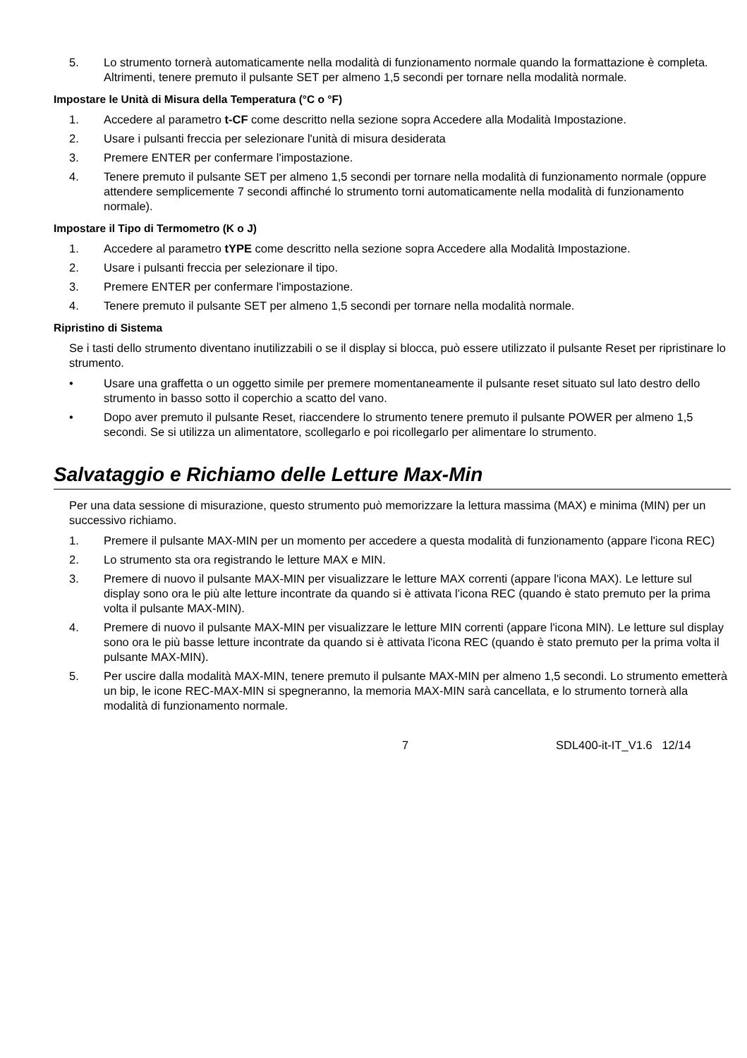5. Lo strumento tornerà automaticamente nella modalità di funzionamento normale quando la formattazione è completa. Altrimenti, tenere premuto il pulsante SET per almeno 1,5 secondi per tornare nella modalità normale.
Impostare le Unità di Misura della Temperatura (°C o °F)
1. Accedere al parametro t-CF come descritto nella sezione sopra Accedere alla Modalità Impostazione.
2. Usare i pulsanti freccia per selezionare l'unità di misura desiderata
3. Premere ENTER per confermare l'impostazione.
4. Tenere premuto il pulsante SET per almeno 1,5 secondi per tornare nella modalità di funzionamento normale (oppure attendere semplicemente 7 secondi affinché lo strumento torni automaticamente nella modalità di funzionamento normale).
Impostare il Tipo di Termometro (K o J)
1. Accedere al parametro tYPE come descritto nella sezione sopra Accedere alla Modalità Impostazione.
2. Usare i pulsanti freccia per selezionare il tipo.
3. Premere ENTER per confermare l'impostazione.
4. Tenere premuto il pulsante SET per almeno 1,5 secondi per tornare nella modalità normale.
Ripristino di Sistema
Se i tasti dello strumento diventano inutilizzabili o se il display si blocca, può essere utilizzato il pulsante Reset per ripristinare lo strumento.
• Usare una graffetta o un oggetto simile per premere momentaneamente il pulsante reset situato sul lato destro dello strumento in basso sotto il coperchio a scatto del vano.
• Dopo aver premuto il pulsante Reset, riaccendere lo strumento tenere premuto il pulsante POWER per almeno 1,5 secondi. Se si utilizza un alimentatore, scollegarlo e poi ricollegarlo per alimentare lo strumento.
Salvataggio e Richiamo delle Letture Max-Min
Per una data sessione di misurazione, questo strumento può memorizzare la lettura massima (MAX) e minima (MIN) per un successivo richiamo.
1. Premere il pulsante MAX-MIN per un momento per accedere a questa modalità di funzionamento (appare l'icona REC)
2. Lo strumento sta ora registrando le letture MAX e MIN.
3. Premere di nuovo il pulsante MAX-MIN per visualizzare le letture MAX correnti (appare l'icona MAX). Le letture sul display sono ora le più alte letture incontrate da quando si è attivata l'icona REC (quando è stato premuto per la prima volta il pulsante MAX-MIN).
4. Premere di nuovo il pulsante MAX-MIN per visualizzare le letture MIN correnti (appare l'icona MIN). Le letture sul display sono ora le più basse letture incontrate da quando si è attivata l'icona REC (quando è stato premuto per la prima volta il pulsante MAX-MIN).
5. Per uscire dalla modalità MAX-MIN, tenere premuto il pulsante MAX-MIN per almeno 1,5 secondi. Lo strumento emetterà un bip, le icone REC-MAX-MIN si spegneranno, la memoria MAX-MIN sarà cancellata, e lo strumento tornerà alla modalità di funzionamento normale.
7 SDL400-it-IT_V1.6 12/14